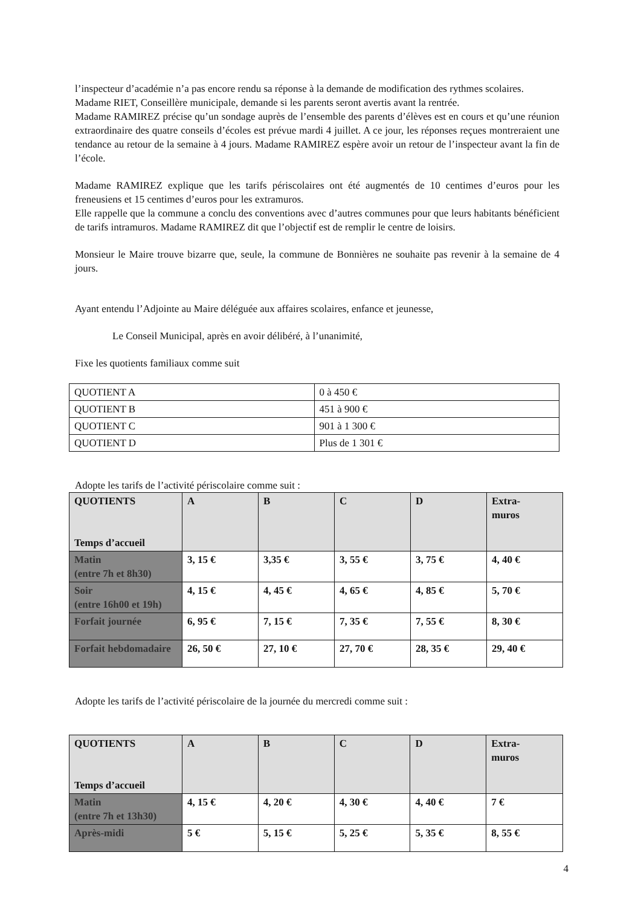l’inspecteur d’académie n’a pas encore rendu sa réponse à la demande de modification des rythmes scolaires.
Madame RIET, Conseillère municipale, demande si les parents seront avertis avant la rentrée.
Madame RAMIREZ précise qu’un sondage auprès de l’ensemble des parents d’élèves est en cours et qu’une réunion extraordinaire des quatre conseils d’écoles est prévue mardi 4 juillet. A ce jour, les réponses reçues montreraient une tendance au retour de la semaine à 4 jours. Madame RAMIREZ espère avoir un retour de l’inspecteur avant la fin de l’école.
Madame RAMIREZ explique que les tarifs périscolaires ont été augmentés de 10 centimes d’euros pour les freneusiens et 15 centimes d’euros pour les extramuros.
Elle rappelle que la commune a conclu des conventions avec d’autres communes pour que leurs habitants bénéficient de tarifs intramuros. Madame RAMIREZ dit que l’objectif est de remplir le centre de loisirs.
Monsieur le Maire trouve bizarre que, seule, la commune de Bonnières ne souhaite pas revenir à la semaine de 4 jours.
Ayant entendu l’Adjointe au Maire déléguée aux affaires scolaires, enfance et jeunesse,
Le Conseil Municipal, après en avoir délibéré, à l’unanimité,
Fixe les quotients familiaux comme suit
| QUOTIENT A | 0 à 450 € |
| QUOTIENT B | 451 à 900 € |
| QUOTIENT C | 901 à 1 300 € |
| QUOTIENT D | Plus de 1 301 € |
Adopte les tarifs de l’activité périscolaire comme suit :
| QUOTIENTS Temps d’accueil | A | B | C | D | Extra- muros |
| --- | --- | --- | --- | --- | --- |
| Matin (entre 7h et 8h30) | 3, 15 € | 3,35 € | 3, 55 € | 3, 75 € | 4, 40 € |
| Soir (entre 16h00 et 19h) | 4, 15 € | 4, 45 € | 4, 65 € | 4, 85 € | 5, 70 € |
| Forfait journée | 6, 95 € | 7, 15 € | 7, 35 € | 7, 55 € | 8, 30 € |
| Forfait hebdomadaire | 26, 50 € | 27, 10 € | 27, 70 € | 28, 35 € | 29, 40 € |
Adopte les tarifs de l’activité périscolaire de la journée du mercredi comme suit :
| QUOTIENTS Temps d’accueil | A | B | C | D | Extra- muros |
| --- | --- | --- | --- | --- | --- |
| Matin (entre 7h et 13h30) | 4, 15 € | 4, 20 € | 4, 30 € | 4, 40 € | 7 € |
| Après-midi | 5 € | 5, 15 € | 5, 25 € | 5, 35 € | 8, 55 € |
4